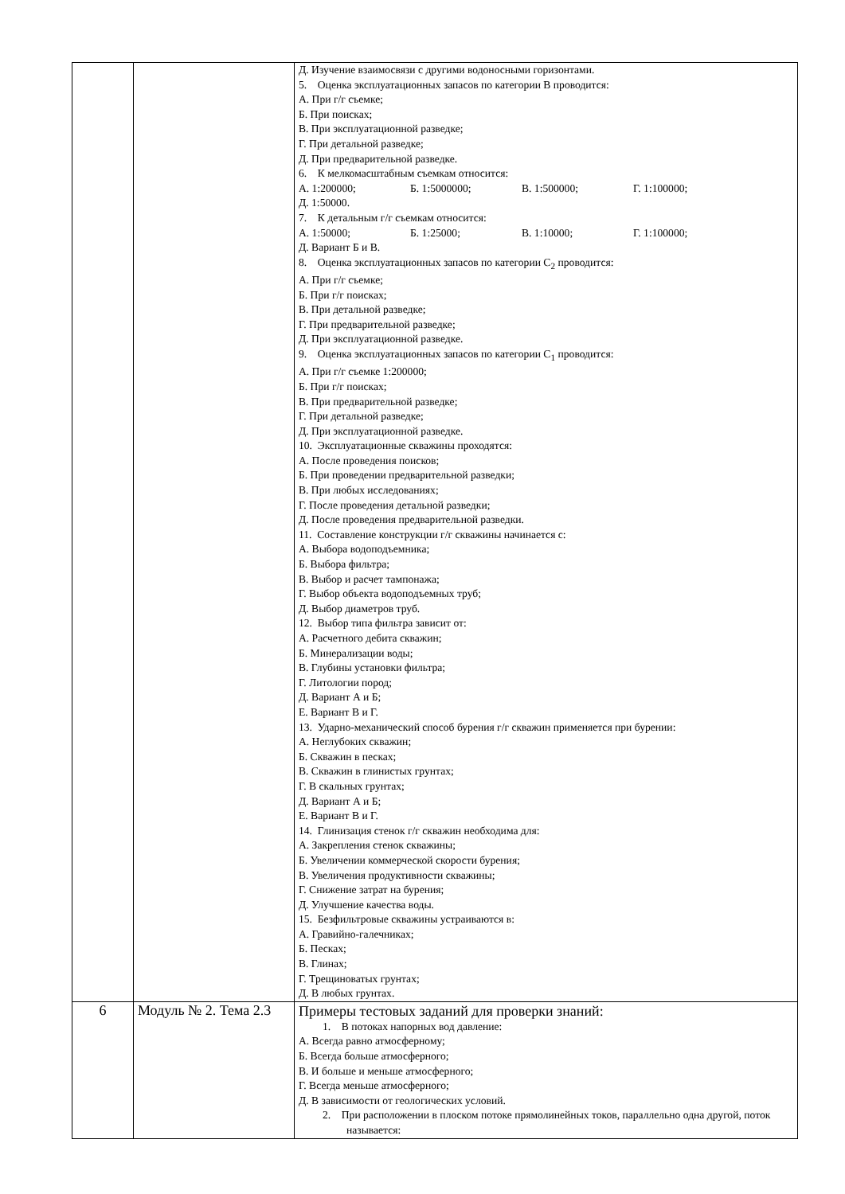| | | Д. Изучение взаимосвязи с другими водоносными горизонтами. 5. Оценка эксплуатационных запасов по категории В проводится: А. При г/г съемке; Б. При поисках; В. При эксплуатационной разведке; Г. При детальной разведке; Д. При предварительной разведке. 6. К мелкомасштабным съемкам относится: А. 1:200000; Б. 1:5000000; В. 1:500000; Г. 1:100000; Д. 1:50000. 7. К детальным г/г съемкам относится: А. 1:50000; Б. 1:25000; В. 1:10000; Г. 1:100000; Д. Вариант Б и В. 8. Оценка эксплуатационных запасов по категории С<sub>2</sub> проводится: А. При г/г съемке; Б. При г/г поисках; В. При детальной разведке; Г. При предварительной разведке; Д. При эксплуатационной разведке. 9. Оценка эксплуатационных запасов по категории С<sub>1</sub> проводится: А. При г/г съемке 1:200000; Б. При г/г поисках; В. При предварительной разведке; Г. При детальной разведке; Д. При эксплуатационной разведке. 10. Эксплуатационные скважины проходятся: А. После проведения поисков; Б. При проведении предварительной разведки; В. При любых исследованиях; Г. После проведения детальной разведки; Д. После проведения предварительной разведки. 11. Составление конструкции г/г скважины начинается с: А. Выбора водоподъемника; Б. Выбора фильтра; В. Выбор и расчет тампонажа; Г. Выбор объекта водоподъемных труб; Д. Выбор диаметров труб. 12. Выбор типа фильтра зависит от: А. Расчетного дебита скважин; Б. Минерализации воды; В. Глубины установки фильтра; Г. Литологии пород; Д. Вариант А и Б; Е. Вариант В и Г. 13. Ударно-механический способ бурения г/г скважин применяется при бурении: А. Неглубоких скважин; Б. Скважин в песках; В. Скважин в глинистых грунтах; Г. В скальных грунтах; Д. Вариант А и Б; Е. Вариант В и Г. 14. Глинизация стенок г/г скважин необходима для: А. Закрепления стенок скважины; Б. Увеличении коммерческой скорости бурения; В. Увеличения продуктивности скважины; Г. Снижение затрат на бурения; Д. Улучшение качества воды. 15. Безфильтровые скважины устраиваются в: А. Гравийно-галечниках; Б. Песках; В. Глинах; Г. Трещиноватых грунтах; Д. В любых грунтах. |
| 6 | Модуль № 2. Тема 2.3 | Примеры тестовых заданий для проверки знаний: 1. В потоках напорных вод давление: А. Всегда равно атмосферному; Б. Всегда больше атмосферного; В. И больше и меньше атмосферного; Г. Всегда меньше атмосферного; Д. В зависимости от геологических условий. 2. При расположении в плоском потоке прямолинейных токов, параллельно одна другой, поток называется: |